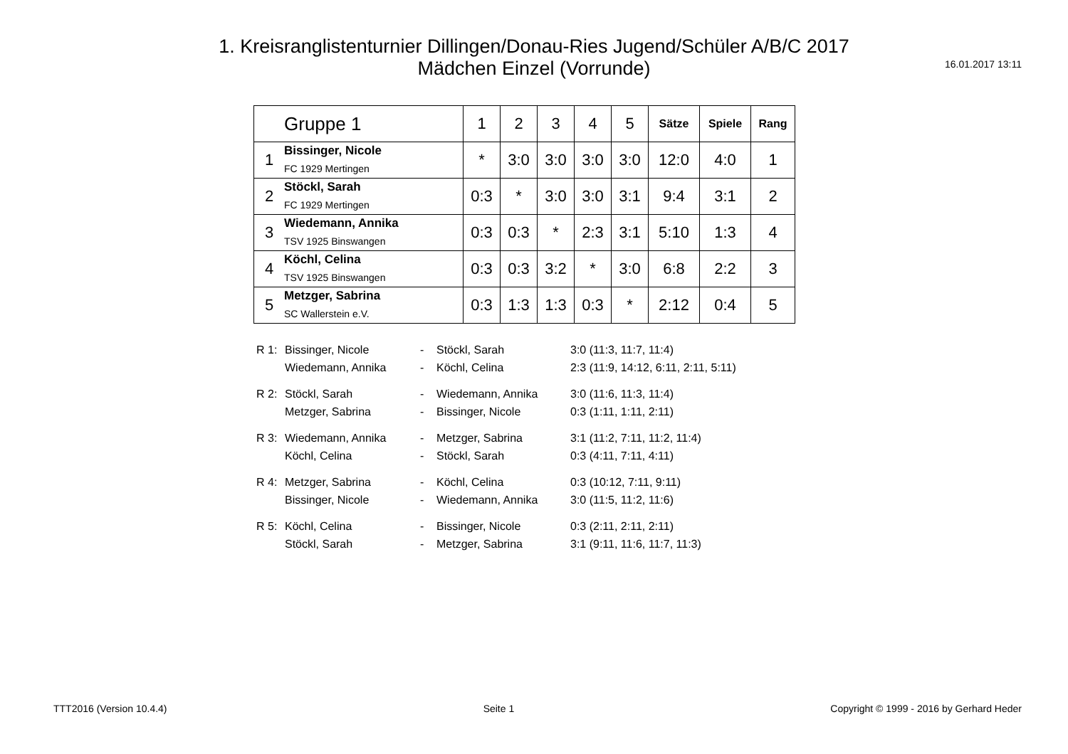1. Kreisranglistenturnier Dillingen/Donau-Ries Jugend/Schüler A/B/C 2017
Mädchen Einzel (Vorrunde)
16.01.2017 13:11
| | Gruppe 1 | 1 | 2 | 3 | 4 | 5 | Sätze | Spiele | Rang |
| --- | --- | --- | --- | --- | --- | --- | --- | --- | --- |
| 1 | Bissinger, Nicole FC 1929 Mertingen | * | 3:0 | 3:0 | 3:0 | 3:0 | 12:0 | 4:0 | 1 |
| 2 | Stöckl, Sarah FC 1929 Mertingen | 0:3 | * | 3:0 | 3:0 | 3:1 | 9:4 | 3:1 | 2 |
| 3 | Wiedemann, Annika TSV 1925 Binswangen | 0:3 | 0:3 | * | 2:3 | 3:1 | 5:10 | 1:3 | 4 |
| 4 | Köchl, Celina TSV 1925 Binswangen | 0:3 | 0:3 | 3:2 | * | 3:0 | 6:8 | 2:2 | 3 |
| 5 | Metzger, Sabrina SC Wallerstein e.V. | 0:3 | 1:3 | 1:3 | 0:3 | * | 2:12 | 0:4 | 5 |
| R 1: | Bissinger, Nicole | - | Stöckl, Sarah | 3:0 (11:3, 11:7, 11:4) |
| | Wiedemann, Annika | - | Köchl, Celina | 2:3 (11:9, 14:12, 6:11, 2:11, 5:11) |
| R 2: | Stöckl, Sarah | - | Wiedemann, Annika | 3:0 (11:6, 11:3, 11:4) |
| | Metzger, Sabrina | - | Bissinger, Nicole | 0:3 (1:11, 1:11, 2:11) |
| R 3: | Wiedemann, Annika | - | Metzger, Sabrina | 3:1 (11:2, 7:11, 11:2, 11:4) |
| | Köchl, Celina | - | Stöckl, Sarah | 0:3 (4:11, 7:11, 4:11) |
| R 4: | Metzger, Sabrina | - | Köchl, Celina | 0:3 (10:12, 7:11, 9:11) |
| | Bissinger, Nicole | - | Wiedemann, Annika | 3:0 (11:5, 11:2, 11:6) |
| R 5: | Köchl, Celina | - | Bissinger, Nicole | 0:3 (2:11, 2:11, 2:11) |
| | Stöckl, Sarah | - | Metzger, Sabrina | 3:1 (9:11, 11:6, 11:7, 11:3) |
TTT2016 (Version 10.4.4) Seite 1 Copyright © 1999 - 2016 by Gerhard Heder